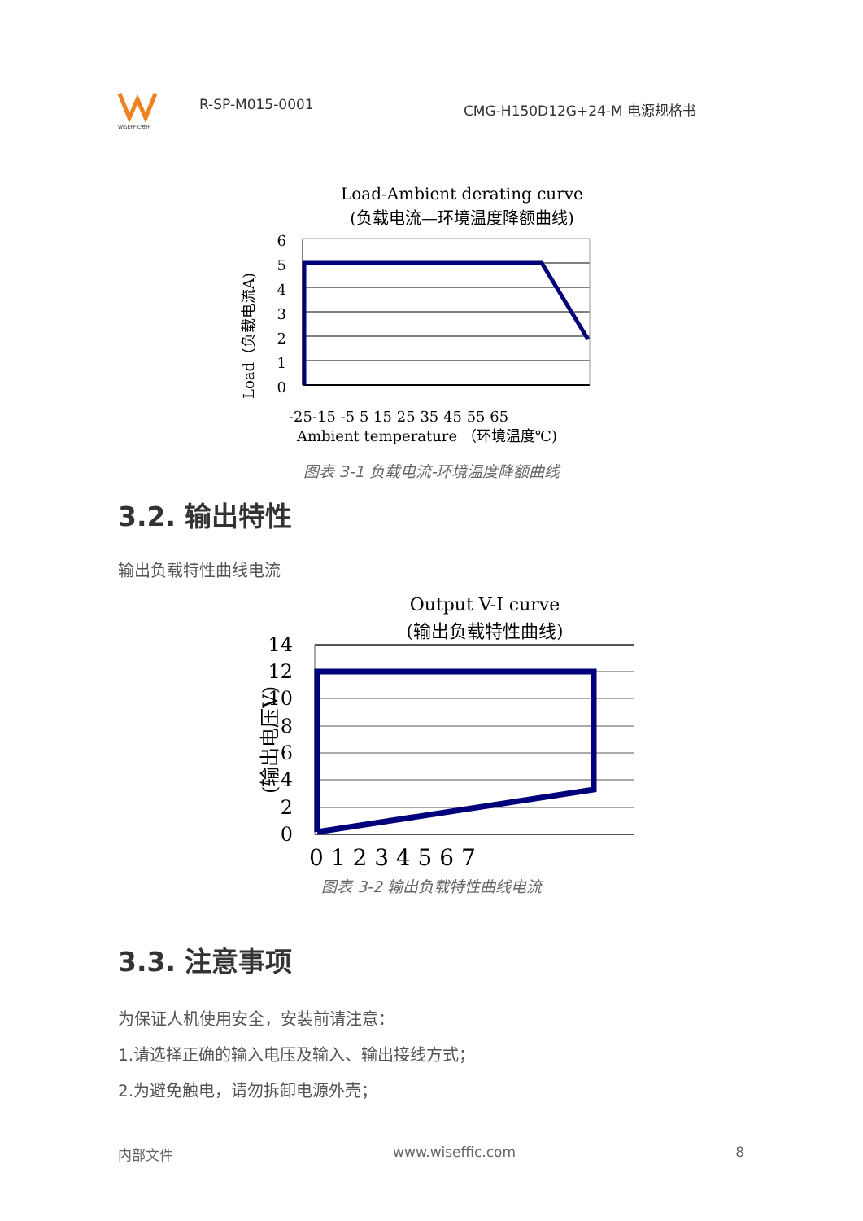WISEFFIC惟仕
R-SP-M015-0001
CMG-H150D12G+24-M 电源规格书
Load-Ambient derating curve
(负载电流—环境温度降额曲线)
Load（负载电流A)
6
5
4
3
2
1
0
-25-15 -5 5 15 25 35 45 55 65
Ambient temperature （环境温度℃)
图表 3-1 负载电流-环境温度降额曲线
3.2. 输出特性
输出负载特性曲线电流
Output V-I curve
(输出负载特性曲线)
(输出电压V)
14
12
10
8
6
4
2
0
0 1 2 3 4 5 6 7
图表 3-2 输出负载特性曲线电流
3.3. 注意事项
为保证人机使用安全，安装前请注意：
1.请选择正确的输入电压及输入、输出接线方式；
2.为避免触电，请勿拆卸电源外壳；
内部文件 www.wiseffic.com 8